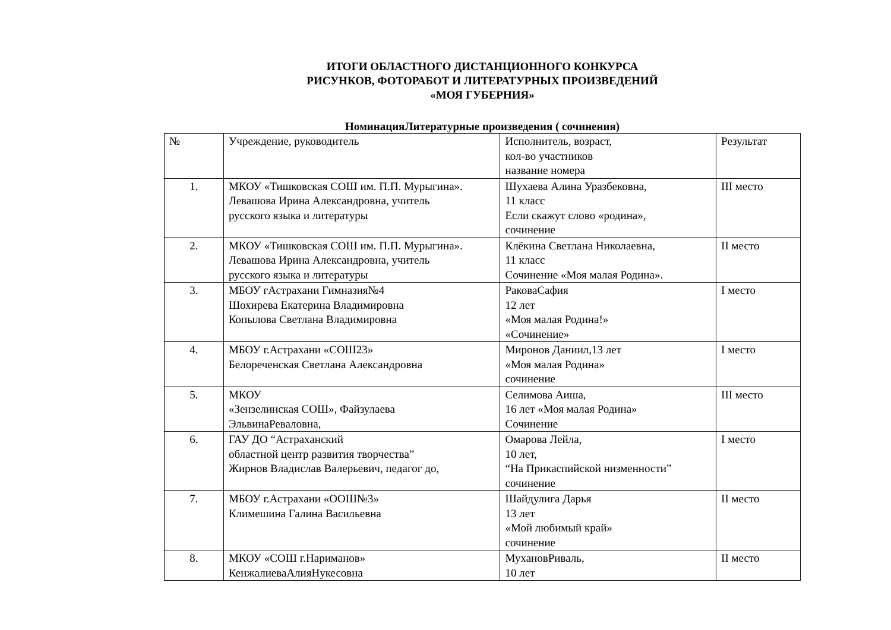ИТОГИ ОБЛАСТНОГО ДИСТАНЦИОННОГО КОНКУРСА
РИСУНКОВ, ФОТОРАБОТ И ЛИТЕРАТУРНЫХ ПРОИЗВЕДЕНИЙ
«МОЯ ГУБЕРНИЯ»
НоминацияЛитературные произведения ( сочинения)
| № | Учреждение, руководитель | Исполнитель, возраст, кол-во участников название номера | Результат |
| 1. | МКОУ «Тишковская СОШ им. П.П. Мурыгина». Левашова Ирина Александровна, учитель русского языка и литературы | Шухаева Алина Уразбековна, 11 класс Если скажут слово «родина», сочинение | III место |
| 2. | МКОУ «Тишковская СОШ им. П.П. Мурыгина». Левашова Ирина Александровна, учитель русского языка и литературы | Клёкина Светлана Николаевна, 11 класс Сочинение «Моя малая Родина». | II место |
| 3. | МБОУ гАстрахани Гимназия№4 Шохирева Екатерина Владимировна Копылова Светлана Владимировна | РаковаСафия 12 лет «Моя малая Родина!» «Сочинение» | I место |
| 4. | МБОУ г.Астрахани «СОШ23» Белореченская Светлана Александровна | Миронов Даниил,13 лет «Моя малая Родина» сочинение | I место |
| 5. | МКОУ «Зензелинская СОШ», Файзулаева ЭльвинаРеваловна, | Селимова Аиша, 16 лет «Моя малая Родина» Сочинение | III место |
| 6. | ГАУ ДО “Астраханский областной центр развития творчества” Жирнов Владислав Валерьевич, педагог до, | Омарова Лейла, 10 лет, “На Прикаспийской низменности” сочинение | I место |
| 7. | МБОУ г.Астрахани «ООШ№3» Климешина Галина Васильевна | Шайдулига Дарья 13 лет «Мой любимый край» сочинение | II место |
| 8. | МКОУ «СОШ г.Нариманов» КенжалиеваАлияНукесовна | МухановРиваль, 10 лет | II место |